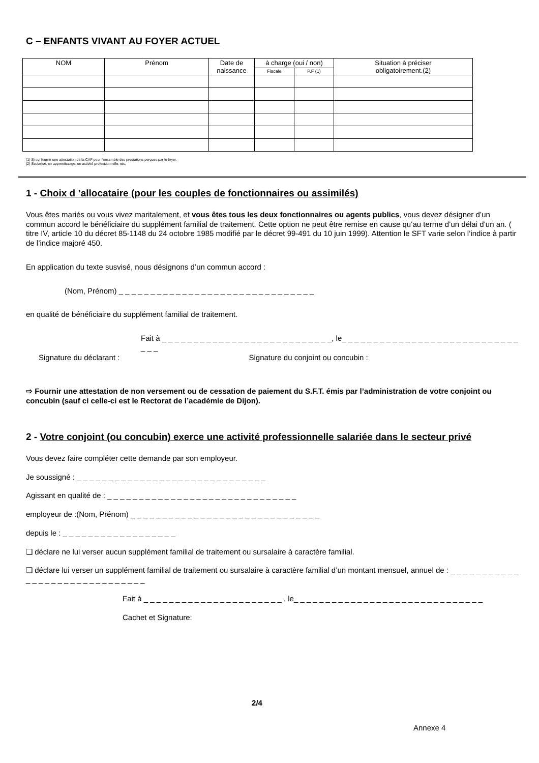C – ENFANTS VIVANT AU FOYER ACTUEL
| NOM | Prénom | Date de naissance | à charge (oui / non) | | Situation à préciser obligatoirement.(2) |
| --- | --- | --- | --- | --- | --- |
| | | | Fiscale | P.F (1) | |
(1) Si oui fournir une attestation de la CAF pour l'ensemble des prestations perçues par le foyer.
(2) Scolarisé, en apprentissage, en activité professionnelle, etc.
1 - Choix d ’allocataire (pour les couples de fonctionnaires ou assimilés)
Vous êtes mariés ou vous vivez maritalement, et vous êtes tous les deux fonctionnaires ou agents publics, vous devez désigner d’un commun accord le bénéficiaire du supplément familial de traitement. Cette option ne peut être remise en cause qu’au terme d’un délai d’un an. ( titre IV, article 10 du décret 85-1148 du 24 octobre 1985 modifié par le décret 99-491 du 10 juin 1999). Attention le SFT varie selon l’indice à partir de l’indice majoré 450.
En application du texte susvisé, nous désignons d’un commun accord :
(Nom, Prénom) _ _ _ _ _ _ _ _ _ _ _ _ _ _ _ _ _ _ _ _ _ _ _ _ _ _ _ _ _ _ _
en qualité de bénéficiaire du supplément familial de traitement.
Fait à _ _ _ _ _ _ _ _ _ _ _ _ _ _ _ _ _ _ _ _ _ _ _ _ _ _ _, le_ _ _ _ _ _ _ _ _ _ _ _ _ _ _ _ _ _ _ _ _ _ _ _ _ _ _ _ _ _ _
Signature du déclarant : Signature du conjoint ou concubin :
⇨ Fournir une attestation de non versement ou de cessation de paiement du S.F.T. émis par l’administration de votre conjoint ou concubin (sauf ci celle-ci est le Rectorat de l’académie de Dijon).
2 - Votre conjoint (ou concubin) exerce une activité professionnelle salariée dans le secteur privé
Vous devez faire compléter cette demande par son employeur.
Je soussigné : _ _ _ _ _ _ _ _ _ _ _ _ _ _ _ _ _ _ _ _ _ _ _ _ _ _ _ _ _ _
Agissant en qualité de : _ _ _ _ _ _ _ _ _ _ _ _ _ _ _ _ _ _ _ _ _ _ _ _ _ _ _ _ _ _
employeur de :(Nom, Prénom) _ _ _ _ _ _ _ _ _ _ _ _ _ _ _ _ _ _ _ _ _ _ _ _ _ _ _ _ _ _
depuis le : _ _ _ _ _ _ _ _ _ _ _ _ _ _ _ _ _ _
❏ déclare ne lui verser aucun supplément familial de traitement ou sursalaire à caractère familial.
❏ déclare lui verser un supplément familial de traitement ou sursalaire à caractère familial d’un montant mensuel, annuel de : _ _ _ _ _ _ _ _ _ _ _ _ _ _ _ _ _ _ _ _ _ _ _ _ _ _ _ _ _ _
Fait à _ _ _ _ _ _ _ _ _ _ _ _ _ _ _ _ _ _ _ _ _ _ , le_ _ _ _ _ _ _ _ _ _ _ _ _ _ _ _ _ _ _ _ _ _ _ _ _ _ _ _ _ _
Cachet et Signature:
2/4
Annexe 4